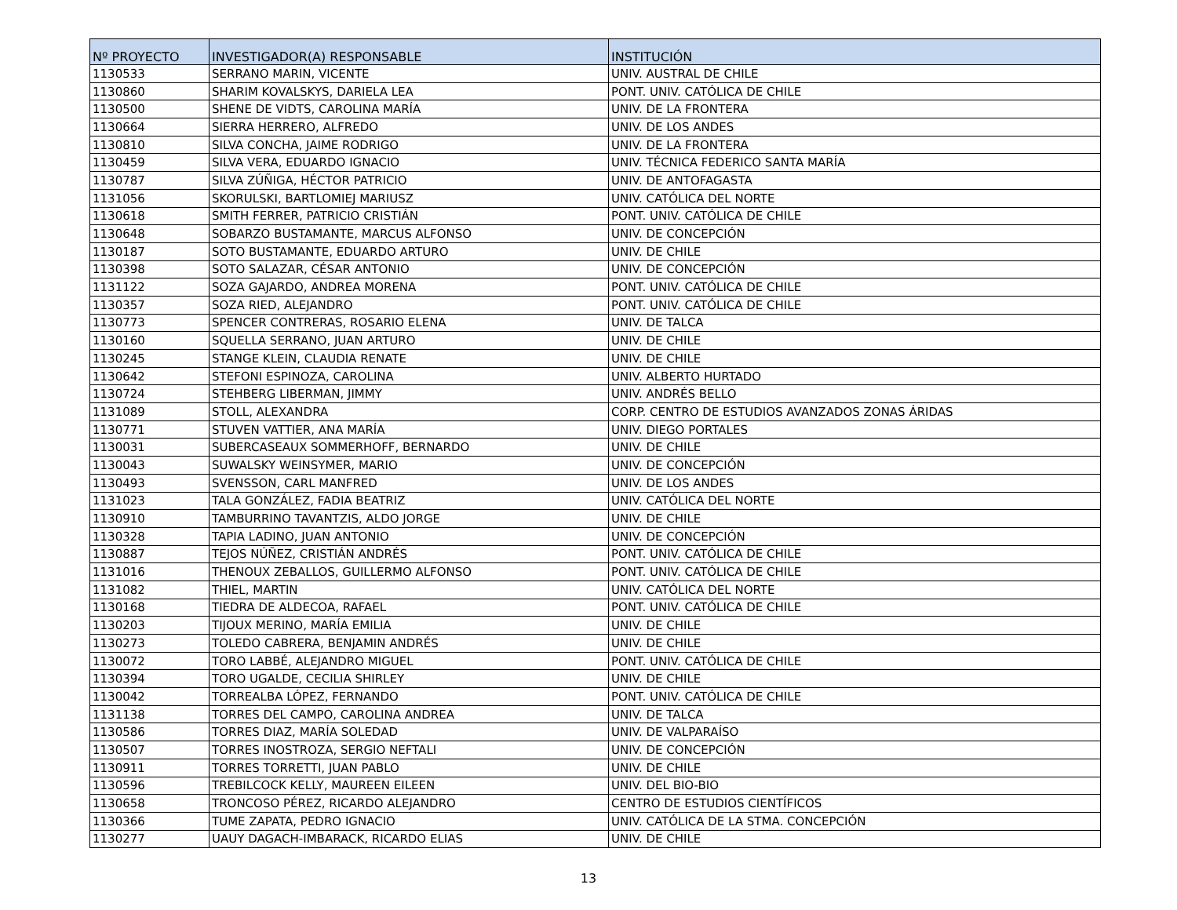| Nº PROYECTO | INVESTIGADOR(A) RESPONSABLE | INSTITUCIÓN |
| --- | --- | --- |
| 1130533 | SERRANO MARIN, VICENTE | UNIV. AUSTRAL DE CHILE |
| 1130860 | SHARIM KOVALSKYS, DARIELA LEA | PONT. UNIV. CATÓLICA DE CHILE |
| 1130500 | SHENE DE VIDTS, CAROLINA MARÍA | UNIV. DE LA FRONTERA |
| 1130664 | SIERRA HERRERO, ALFREDO | UNIV. DE LOS ANDES |
| 1130810 | SILVA CONCHA, JAIME RODRIGO | UNIV. DE LA FRONTERA |
| 1130459 | SILVA VERA, EDUARDO IGNACIO | UNIV. TÉCNICA FEDERICO SANTA MARÍA |
| 1130787 | SILVA ZÚÑIGA, HÉCTOR PATRICIO | UNIV. DE ANTOFAGASTA |
| 1131056 | SKORULSKI, BARTLOMIEJ MARIUSZ | UNIV. CATÓLICA DEL NORTE |
| 1130618 | SMITH FERRER, PATRICIO CRISTIÁN | PONT. UNIV. CATÓLICA DE CHILE |
| 1130648 | SOBARZO BUSTAMANTE, MARCUS ALFONSO | UNIV. DE CONCEPCIÓN |
| 1130187 | SOTO BUSTAMANTE, EDUARDO ARTURO | UNIV. DE CHILE |
| 1130398 | SOTO SALAZAR, CÉSAR ANTONIO | UNIV. DE CONCEPCIÓN |
| 1131122 | SOZA GAJARDO, ANDREA MORENA | PONT. UNIV. CATÓLICA DE CHILE |
| 1130357 | SOZA RIED, ALEJANDRO | PONT. UNIV. CATÓLICA DE CHILE |
| 1130773 | SPENCER CONTRERAS, ROSARIO ELENA | UNIV. DE TALCA |
| 1130160 | SQUELLA SERRANO, JUAN ARTURO | UNIV. DE CHILE |
| 1130245 | STANGE KLEIN, CLAUDIA RENATE | UNIV. DE CHILE |
| 1130642 | STEFONI ESPINOZA, CAROLINA | UNIV. ALBERTO HURTADO |
| 1130724 | STEHBERG LIBERMAN, JIMMY | UNIV. ANDRÉS BELLO |
| 1131089 | STOLL, ALEXANDRA | CORP. CENTRO DE ESTUDIOS AVANZADOS ZONAS ÁRIDAS |
| 1130771 | STUVEN VATTIER, ANA MARÍA | UNIV. DIEGO PORTALES |
| 1130031 | SUBERCASEAUX SOMMERHOFF, BERNARDO | UNIV. DE CHILE |
| 1130043 | SUWALSKY WEINSYMER, MARIO | UNIV. DE CONCEPCIÓN |
| 1130493 | SVENSSON, CARL MANFRED | UNIV. DE LOS ANDES |
| 1131023 | TALA GONZÁLEZ, FADIA BEATRIZ | UNIV. CATÓLICA DEL NORTE |
| 1130910 | TAMBURRINO TAVANTZIS, ALDO JORGE | UNIV. DE CHILE |
| 1130328 | TAPIA LADINO, JUAN ANTONIO | UNIV. DE CONCEPCIÓN |
| 1130887 | TEJOS NÚÑEZ, CRISTIÁN ANDRÉS | PONT. UNIV. CATÓLICA DE CHILE |
| 1131016 | THENOUX ZEBALLOS, GUILLERMO ALFONSO | PONT. UNIV. CATÓLICA DE CHILE |
| 1131082 | THIEL, MARTIN | UNIV. CATÓLICA DEL NORTE |
| 1130168 | TIEDRA DE ALDECOA, RAFAEL | PONT. UNIV. CATÓLICA DE CHILE |
| 1130203 | TIJOUX MERINO, MARÍA EMILIA | UNIV. DE CHILE |
| 1130273 | TOLEDO CABRERA, BENJAMIN ANDRÉS | UNIV. DE CHILE |
| 1130072 | TORO LABBÉ, ALEJANDRO MIGUEL | PONT. UNIV. CATÓLICA DE CHILE |
| 1130394 | TORO UGALDE, CECILIA SHIRLEY | UNIV. DE CHILE |
| 1130042 | TORREALBA LÓPEZ, FERNANDO | PONT. UNIV. CATÓLICA DE CHILE |
| 1131138 | TORRES DEL CAMPO, CAROLINA ANDREA | UNIV. DE TALCA |
| 1130586 | TORRES DIAZ, MARÍA SOLEDAD | UNIV. DE VALPARAÍSO |
| 1130507 | TORRES INOSTROZA, SERGIO NEFTALI | UNIV. DE CONCEPCIÓN |
| 1130911 | TORRES TORRETTI, JUAN PABLO | UNIV. DE CHILE |
| 1130596 | TREBILCOCK KELLY, MAUREEN EILEEN | UNIV. DEL BIO-BIO |
| 1130658 | TRONCOSO PÉREZ, RICARDO ALEJANDRO | CENTRO DE ESTUDIOS CIENTÍFICOS |
| 1130366 | TUME ZAPATA, PEDRO IGNACIO | UNIV. CATÓLICA DE LA STMA. CONCEPCIÓN |
| 1130277 | UAUY DAGACH-IMBARACK, RICARDO ELIAS | UNIV. DE CHILE |
13